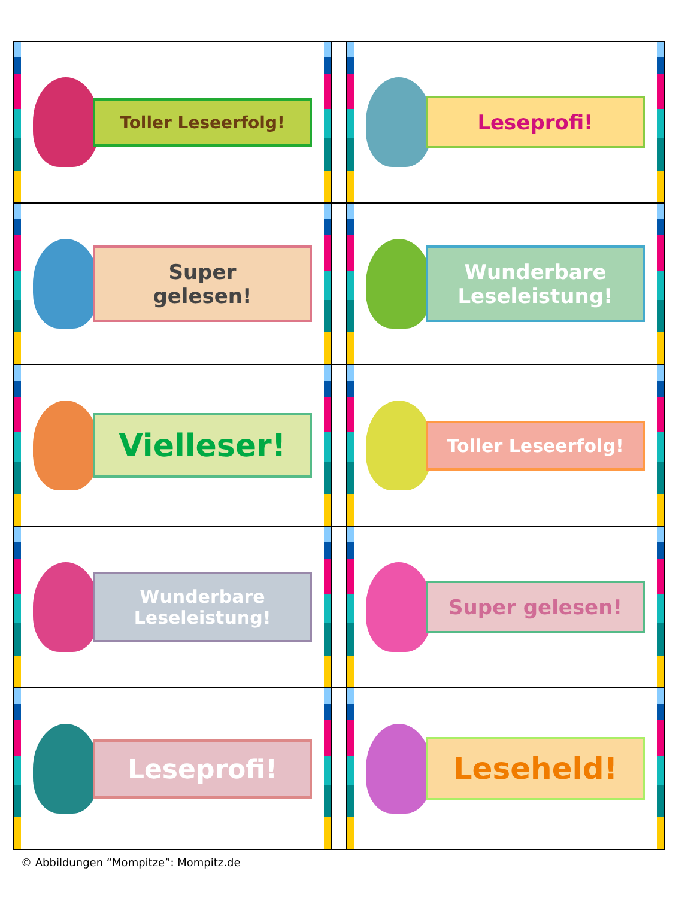| Toller Leseerfolg! | | Leseprofi! |
| Super gelesen! | | Wunderbare Leseleistung! |
| Vielleser! | | Toller Leseerfolg! |
| Wunderbare Leseleistung! | | Super gelesen! |
| Leseprofi! | | Leseheld! |
© Abbildungen “Mompitze”: Mompitz.de